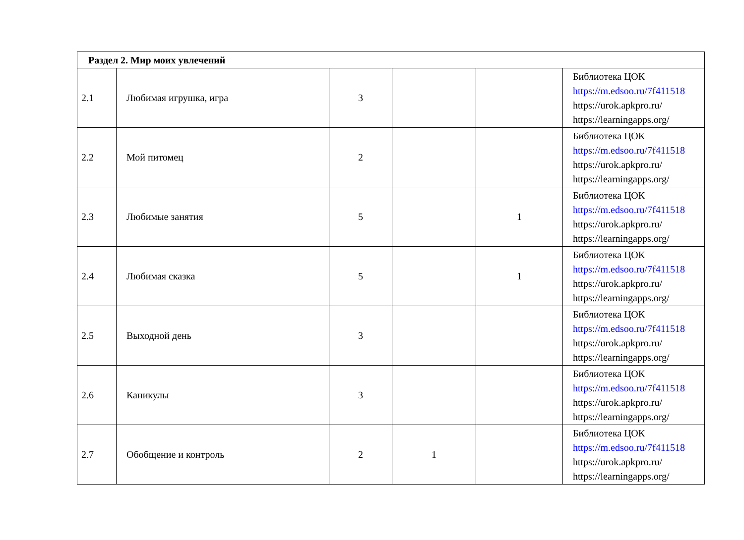| Раздел 2. Мир моих увлечений | | | | | |
| --- | --- | --- | --- | --- | --- |
| 2.1 | Любимая игрушка, игра | 3 | | | Библиотека ЦОК https://m.edsoo.ru/7f411518 https://urok.apkpro.ru/ https://learningapps.org/ |
| 2.2 | Мой питомец | 2 | | | Библиотека ЦОК https://m.edsoo.ru/7f411518 https://urok.apkpro.ru/ https://learningapps.org/ |
| 2.3 | Любимые занятия | 5 | | 1 | Библиотека ЦОК https://m.edsoo.ru/7f411518 https://urok.apkpro.ru/ https://learningapps.org/ |
| 2.4 | Любимая сказка | 5 | | 1 | Библиотека ЦОК https://m.edsoo.ru/7f411518 https://urok.apkpro.ru/ https://learningapps.org/ |
| 2.5 | Выходной день | 3 | | | Библиотека ЦОК https://m.edsoo.ru/7f411518 https://urok.apkpro.ru/ https://learningapps.org/ |
| 2.6 | Каникулы | 3 | | | Библиотека ЦОК https://m.edsoo.ru/7f411518 https://urok.apkpro.ru/ https://learningapps.org/ |
| 2.7 | Обобщение и контроль | 2 | 1 | | Библиотека ЦОК https://m.edsoo.ru/7f411518 https://urok.apkpro.ru/ https://learningapps.org/ |